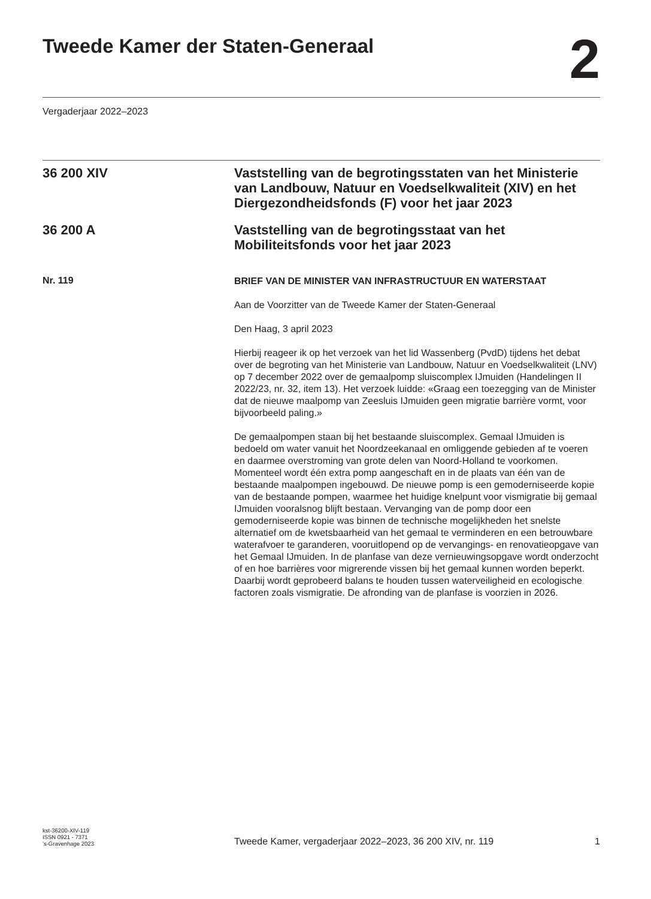Tweede Kamer der Staten-Generaal
2
Vergaderjaar 2022–2023
36 200 XIV
Vaststelling van de begrotingsstaten van het Ministerie van Landbouw, Natuur en Voedselkwaliteit (XIV) en het Diergezondheidsfonds (F) voor het jaar 2023
36 200 A
Vaststelling van de begrotingsstaat van het Mobiliteitsfonds voor het jaar 2023
Nr. 119
BRIEF VAN DE MINISTER VAN INFRASTRUCTUUR EN WATERSTAAT
Aan de Voorzitter van de Tweede Kamer der Staten-Generaal
Den Haag, 3 april 2023
Hierbij reageer ik op het verzoek van het lid Wassenberg (PvdD) tijdens het debat over de begroting van het Ministerie van Landbouw, Natuur en Voedselkwaliteit (LNV) op 7 december 2022 over de gemaalpomp sluiscomplex IJmuiden (Handelingen II 2022/23, nr. 32, item 13). Het verzoek luidde: «Graag een toezegging van de Minister dat de nieuwe maalpomp van Zeesluis IJmuiden geen migratie barrière vormt, voor bijvoorbeeld paling.»
De gemaalpompen staan bij het bestaande sluiscomplex. Gemaal IJmuiden is bedoeld om water vanuit het Noordzeekanaal en omliggende gebieden af te voeren en daarmee overstroming van grote delen van Noord-Holland te voorkomen. Momenteel wordt één extra pomp aangeschaft en in de plaats van één van de bestaande maalpompen ingebouwd. De nieuwe pomp is een gemoderniseerde kopie van de bestaande pompen, waarmee het huidige knelpunt voor vismigratie bij gemaal IJmuiden vooralsnog blijft bestaan. Vervanging van de pomp door een gemoderniseerde kopie was binnen de technische mogelijkheden het snelste alternatief om de kwetsbaarheid van het gemaal te verminderen en een betrouwbare waterafvoer te garanderen, vooruitlopend op de vervangings- en renovatieopgave van het Gemaal IJmuiden. In de planfase van deze vernieuwingsopgave wordt onderzocht of en hoe barrières voor migrerende vissen bij het gemaal kunnen worden beperkt. Daarbij wordt geprobeerd balans te houden tussen waterveiligheid en ecologische factoren zoals vismigratie. De afronding van de planfase is voorzien in 2026.
kst-36200-XIV-119
ISSN 0921 - 7371
’s-Gravenhage 2023
Tweede Kamer, vergaderjaar 2022–2023, 36 200 XIV, nr. 119
1